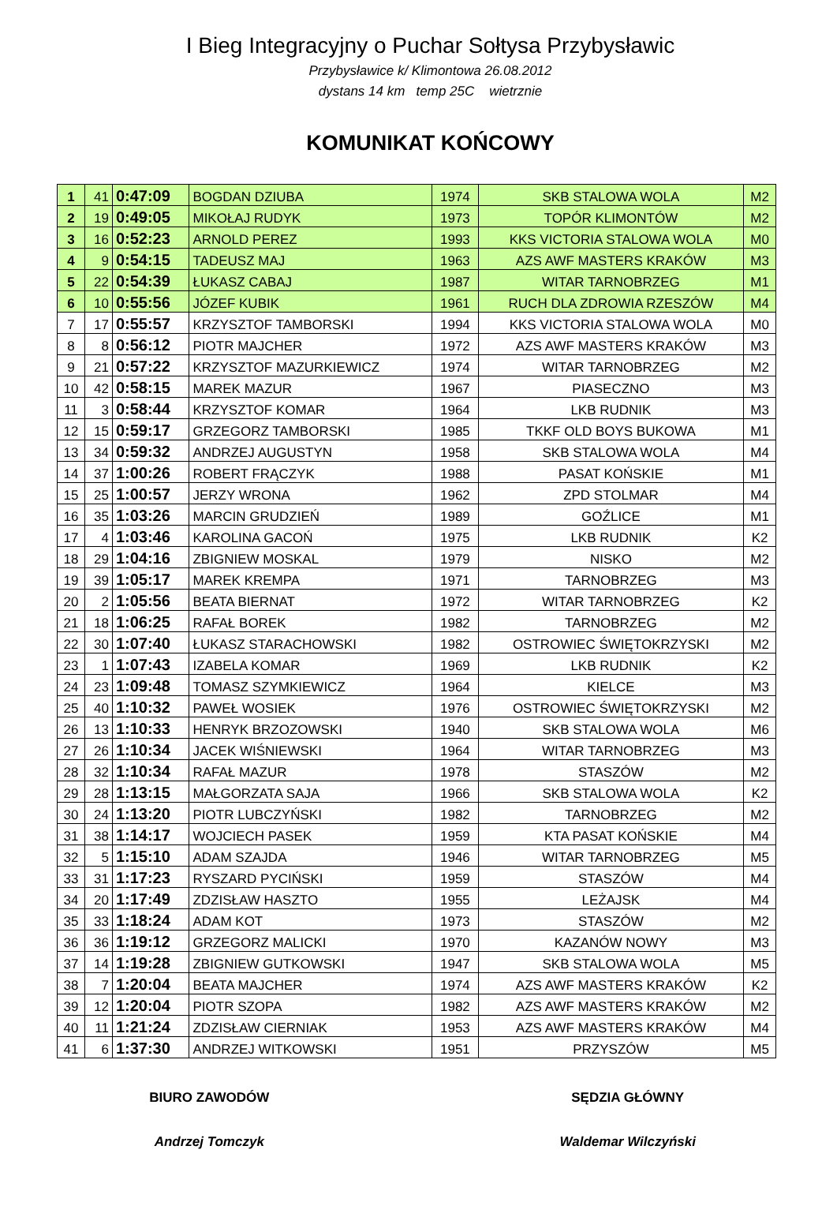I Bieg Integracyjny o Puchar Sołtysa Przybysławic
Przybysławice k/ Klimontowa 26.08.2012
dystans 14 km temp 25C wietrznie
KOMUNIKAT KOŃCOWY
| 1 | 41 | 0:47:09 | BOGDAN DZIUBA | 1974 | SKB STALOWA WOLA | M2 |
| 2 | 19 | 0:49:05 | MIKOŁAJ RUDYK | 1973 | TOPÓR KLIMONTÓW | M2 |
| 3 | 16 | 0:52:23 | ARNOLD PEREZ | 1993 | KKS VICTORIA STALOWA WOLA | M0 |
| 4 | 9 | 0:54:15 | TADEUSZ MAJ | 1963 | AZS AWF MASTERS KRAKÓW | M3 |
| 5 | 22 | 0:54:39 | ŁUKASZ CABAJ | 1987 | WITAR TARNOBRZEG | M1 |
| 6 | 10 | 0:55:56 | JÓZEF KUBIK | 1961 | RUCH DLA ZDROWIA RZESZÓW | M4 |
| 7 | 17 | 0:55:57 | KRZYSZTOF TAMBORSKI | 1994 | KKS VICTORIA STALOWA WOLA | M0 |
| 8 | 8 | 0:56:12 | PIOTR MAJCHER | 1972 | AZS AWF MASTERS KRAKÓW | M3 |
| 9 | 21 | 0:57:22 | KRZYSZTOF MAZURKIEWICZ | 1974 | WITAR TARNOBRZEG | M2 |
| 10 | 42 | 0:58:15 | MAREK MAZUR | 1967 | PIASECZNO | M3 |
| 11 | 3 | 0:58:44 | KRZYSZTOF KOMAR | 1964 | LKB RUDNIK | M3 |
| 12 | 15 | 0:59:17 | GRZEGORZ TAMBORSKI | 1985 | TKKF OLD BOYS BUKOWA | M1 |
| 13 | 34 | 0:59:32 | ANDRZEJ AUGUSTYN | 1958 | SKB STALOWA WOLA | M4 |
| 14 | 37 | 1:00:26 | ROBERT FRĄCZYK | 1988 | PASAT KOŃSKIE | M1 |
| 15 | 25 | 1:00:57 | JERZY WRONA | 1962 | ZPD STOLMAR | M4 |
| 16 | 35 | 1:03:26 | MARCIN GRUDZIEŃ | 1989 | GOŹLICE | M1 |
| 17 | 4 | 1:03:46 | KAROLINA GACOŃ | 1975 | LKB RUDNIK | K2 |
| 18 | 29 | 1:04:16 | ZBIGNIEW MOSKAL | 1979 | NISKO | M2 |
| 19 | 39 | 1:05:17 | MAREK KREMPA | 1971 | TARNOBRZEG | M3 |
| 20 | 2 | 1:05:56 | BEATA BIERNAT | 1972 | WITAR TARNOBRZEG | K2 |
| 21 | 18 | 1:06:25 | RAFAŁ BOREK | 1982 | TARNOBRZEG | M2 |
| 22 | 30 | 1:07:40 | ŁUKASZ STARACHOWSKI | 1982 | OSTROWIEC ŚWIĘTOKRZYSKI | M2 |
| 23 | 1 | 1:07:43 | IZABELA KOMAR | 1969 | LKB RUDNIK | K2 |
| 24 | 23 | 1:09:48 | TOMASZ SZYMKIEWICZ | 1964 | KIELCE | M3 |
| 25 | 40 | 1:10:32 | PAWEŁ WOSIEK | 1976 | OSTROWIEC ŚWIĘTOKRZYSKI | M2 |
| 26 | 13 | 1:10:33 | HENRYK BRZOZOWSKI | 1940 | SKB STALOWA WOLA | M6 |
| 27 | 26 | 1:10:34 | JACEK WIŚNIEWSKI | 1964 | WITAR TARNOBRZEG | M3 |
| 28 | 32 | 1:10:34 | RAFAŁ MAZUR | 1978 | STASZÓW | M2 |
| 29 | 28 | 1:13:15 | MAŁGORZATA SAJA | 1966 | SKB STALOWA WOLA | K2 |
| 30 | 24 | 1:13:20 | PIOTR LUBCZYŃSKI | 1982 | TARNOBRZEG | M2 |
| 31 | 38 | 1:14:17 | WOJCIECH PASEK | 1959 | KTA PASAT KOŃSKIE | M4 |
| 32 | 5 | 1:15:10 | ADAM SZAJDA | 1946 | WITAR TARNOBRZEG | M5 |
| 33 | 31 | 1:17:23 | RYSZARD PYCIŃSKI | 1959 | STASZÓW | M4 |
| 34 | 20 | 1:17:49 | ZDZISŁAW HASZTO | 1955 | LEŻAJSK | M4 |
| 35 | 33 | 1:18:24 | ADAM KOT | 1973 | STASZÓW | M2 |
| 36 | 36 | 1:19:12 | GRZEGORZ MALICKI | 1970 | KAZANÓW NOWY | M3 |
| 37 | 14 | 1:19:28 | ZBIGNIEW GUTKOWSKI | 1947 | SKB STALOWA WOLA | M5 |
| 38 | 7 | 1:20:04 | BEATA MAJCHER | 1974 | AZS AWF MASTERS KRAKÓW | K2 |
| 39 | 12 | 1:20:04 | PIOTR SZOPA | 1982 | AZS AWF MASTERS KRAKÓW | M2 |
| 40 | 11 | 1:21:24 | ZDZISŁAW CIERNIAK | 1953 | AZS AWF MASTERS KRAKÓW | M4 |
| 41 | 6 | 1:37:30 | ANDRZEJ WITKOWSKI | 1951 | PRZYSZÓW | M5 |
BIURO ZAWODÓW
Andrzej Tomczyk
SĘDZIA GŁÓWNY
Waldemar Wilczyński